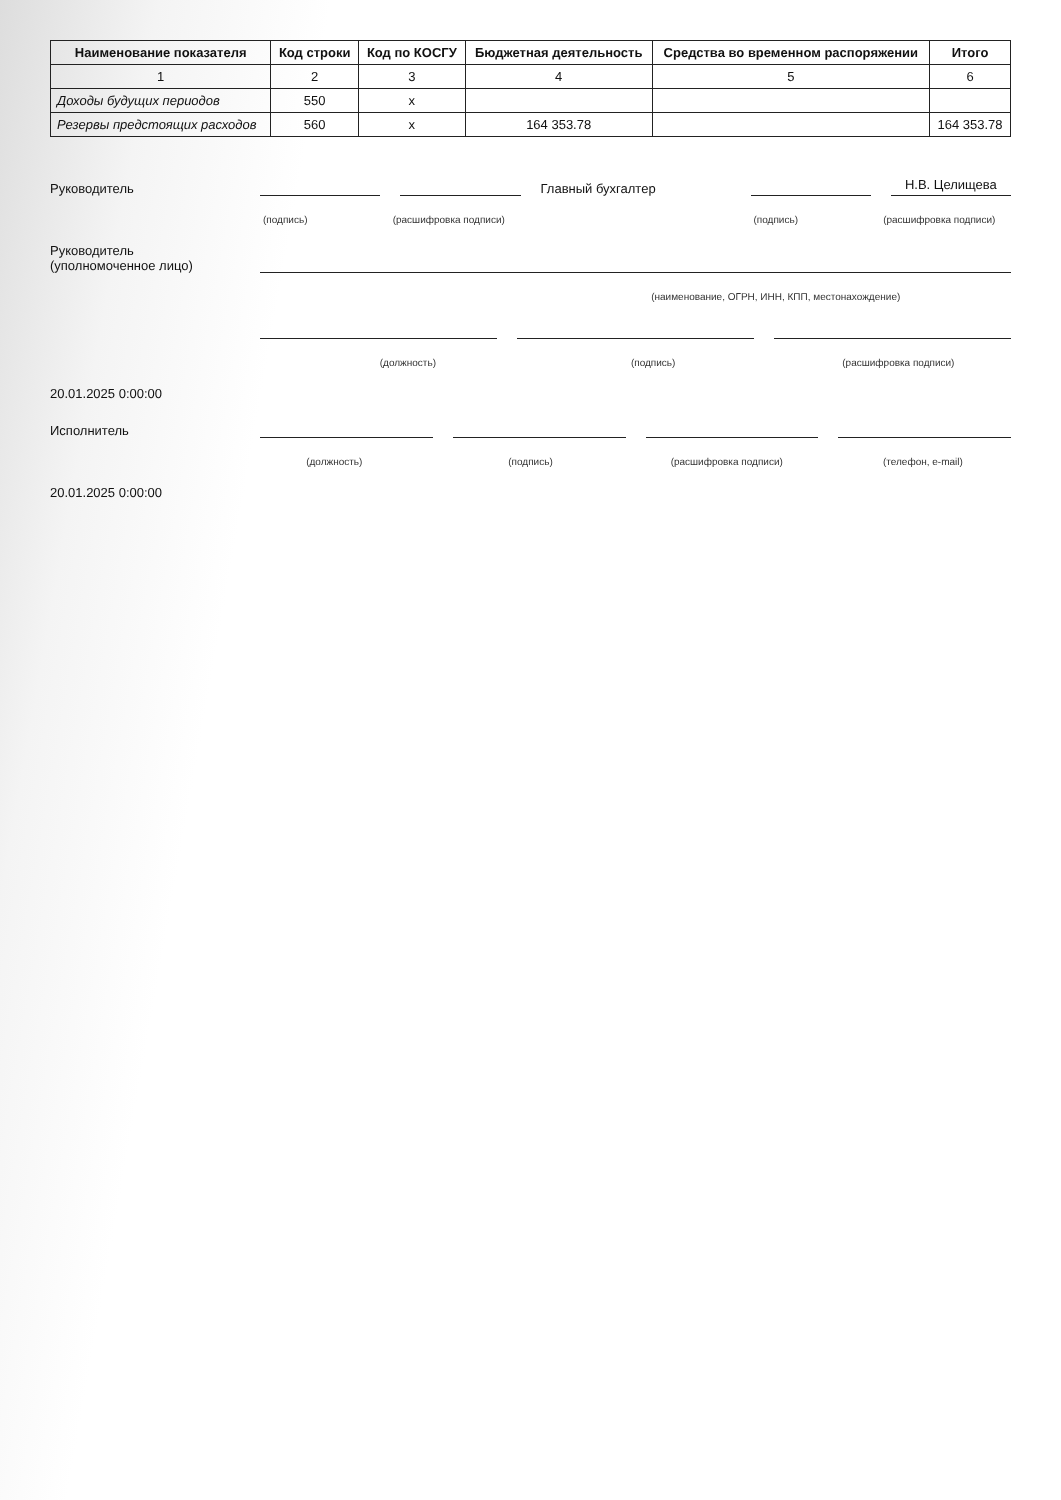| Наименование показателя | Код строки | Код по КОСГУ | Бюджетная деятельность | Средства во временном распоряжении | Итого |
| --- | --- | --- | --- | --- | --- |
| 1 | 2 | 3 | 4 | 5 | 6 |
| Доходы будущих периодов | 550 | x | | | |
| Резервы предстоящих расходов | 560 | x | 164 353.78 | | 164 353.78 |
Руководитель Главный бухгалтер Н.В. Целищева
(подпись) (расшифровка подписи) (подпись) (расшифровка подписи)
Руководитель
(уполномоченное лицо)
(наименование, ОГРН, ИНН, КПП, местонахождение)
(должность) (подпись) (расшифровка подписи)
20.01.2025 0:00:00
Исполнитель
(должность) (подпись) (расшифровка подписи) (телефон, e-mail)
20.01.2025 0:00:00